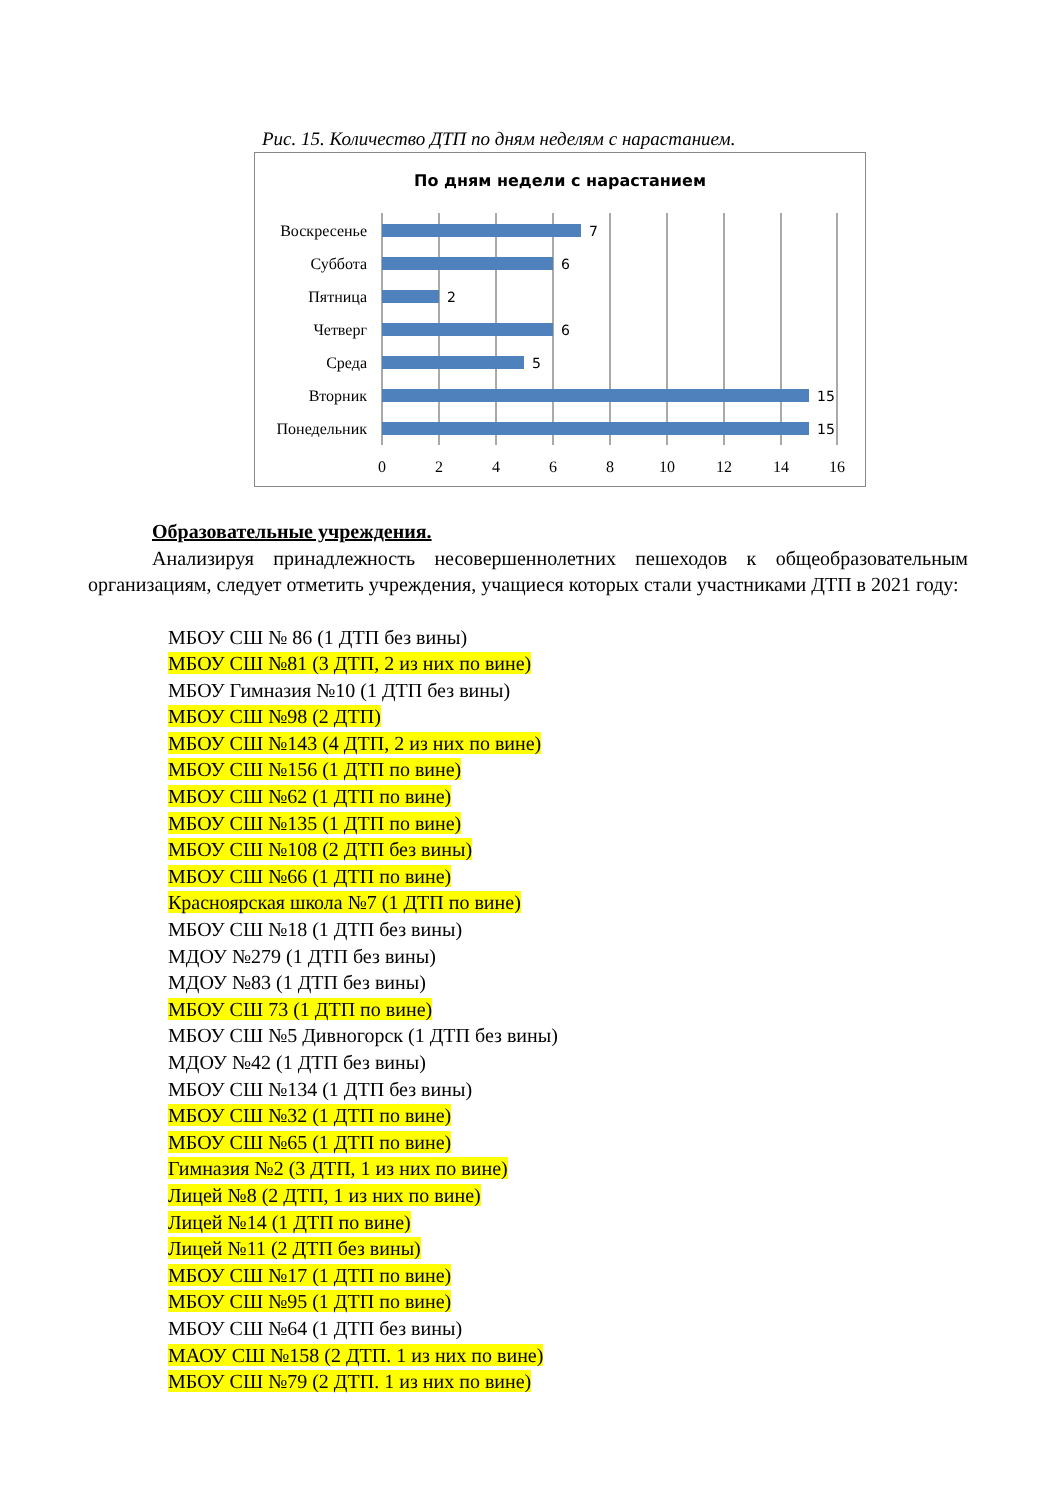Рис. 15. Количество ДТП по дням неделям с нарастанием.
По дням недели с нарастанием
7
6
2
6
5
15
15
Воскресенье
Суббота
Пятница
Четверг
Среда
Вторник
Понедельник
0
2
4
6
8
10
12
14
16
Образовательные учреждения.
Анализируя принадлежность несовершеннолетних пешеходов к общеобразовательным организациям, следует отметить учреждения, учащиеся которых стали участниками ДТП в 2021 году:
МБОУ СШ № 86 (1 ДТП без вины)
МБОУ СШ №81 (3 ДТП, 2 из них по вине)
МБОУ Гимназия №10 (1 ДТП без вины)
МБОУ СШ №98 (2 ДТП)
МБОУ СШ №143 (4 ДТП, 2 из них по вине)
МБОУ СШ №156 (1 ДТП по вине)
МБОУ СШ №62 (1 ДТП по вине)
МБОУ СШ №135 (1 ДТП по вине)
МБОУ СШ №108 (2 ДТП без вины)
МБОУ СШ №66 (1 ДТП по вине)
Красноярская школа №7 (1 ДТП по вине)
МБОУ СШ №18 (1 ДТП без вины)
МДОУ №279 (1 ДТП без вины)
МДОУ №83 (1 ДТП без вины)
МБОУ СШ 73 (1 ДТП по вине)
МБОУ СШ №5 Дивногорск (1 ДТП без вины)
МДОУ №42 (1 ДТП без вины)
МБОУ СШ №134 (1 ДТП без вины)
МБОУ СШ №32 (1 ДТП по вине)
МБОУ СШ №65 (1 ДТП по вине)
Гимназия №2 (3 ДТП, 1 из них по вине)
Лицей №8 (2 ДТП, 1 из них по вине)
Лицей №14 (1 ДТП по вине)
Лицей №11 (2 ДТП без вины)
МБОУ СШ №17 (1 ДТП по вине)
МБОУ СШ №95 (1 ДТП по вине)
МБОУ СШ №64 (1 ДТП без вины)
МАОУ СШ №158 (2 ДТП. 1 из них по вине)
МБОУ СШ №79 (2 ДТП. 1 из них по вине)